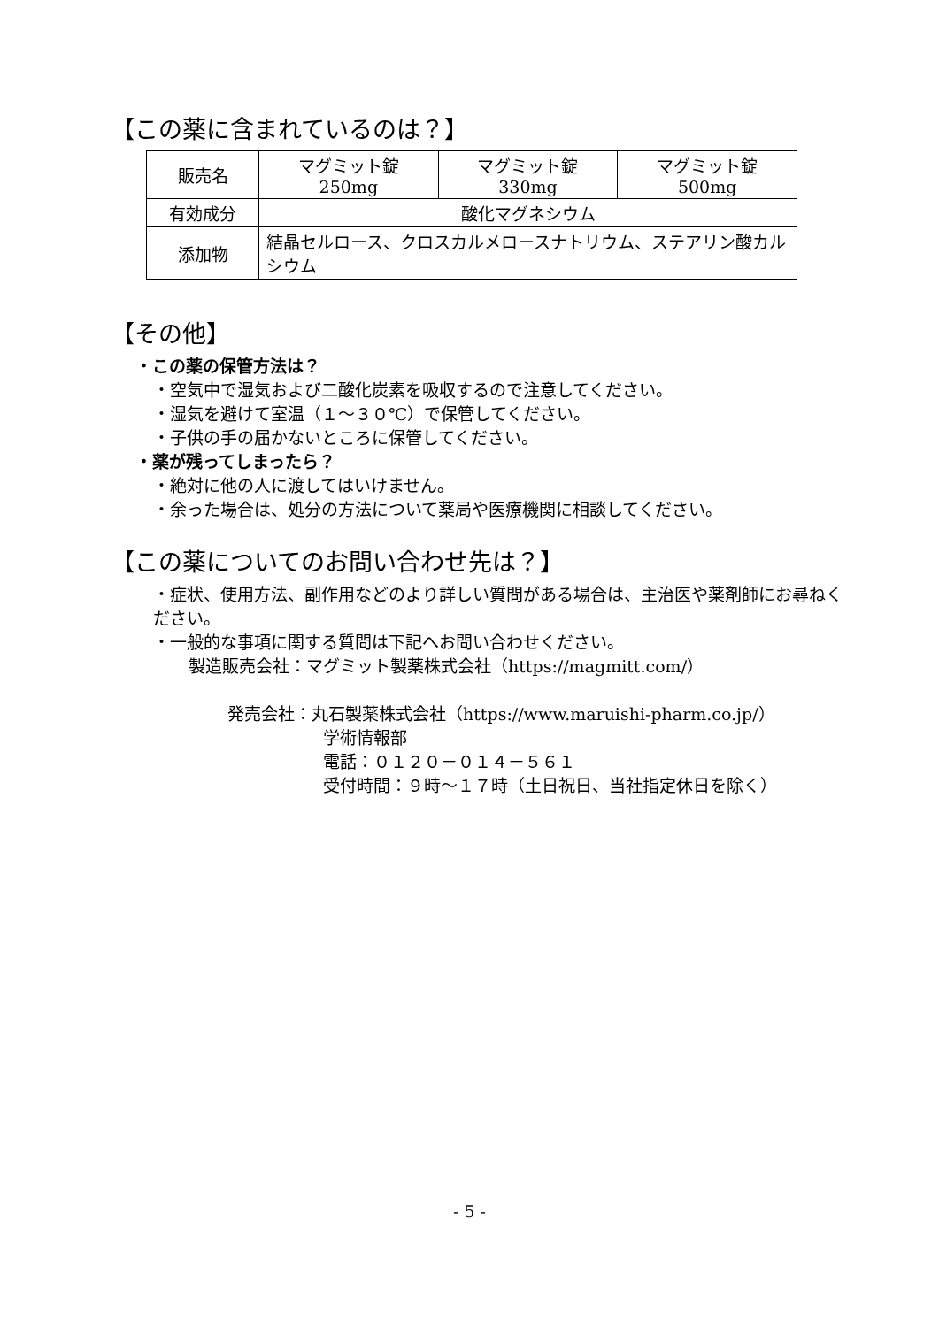【この薬に含まれているのは？】
| 販売名 | マグミット錠 250mg | マグミット錠 330mg | マグミット錠 500mg |
| 有効成分 | 酸化マグネシウム | | |
| 添加物 | 結晶セルロース、クロスカルメロースナトリウム、ステアリン酸カルシウム | | |
【その他】
・この薬の保管方法は？
・空気中で湿気および二酸化炭素を吸収するので注意してください。
・湿気を避けて室温（１～３０℃）で保管してください。
・子供の手の届かないところに保管してください。
・薬が残ってしまったら？
・絶対に他の人に渡してはいけません。
・余った場合は、処分の方法について薬局や医療機関に相談してください。
【この薬についてのお問い合わせ先は？】
・症状、使用方法、副作用などのより詳しい質問がある場合は、主治医や薬剤師にお尋ねください。
・一般的な事項に関する質問は下記へお問い合わせください。
製造販売会社：マグミット製薬株式会社（https://magmitt.com/）
発売会社：丸石製薬株式会社（https://www.maruishi-pharm.co.jp/）
学術情報部
電話：０１２０－０１４－５６１
受付時間：９時～１７時（土日祝日、当社指定休日を除く）
- 5 -